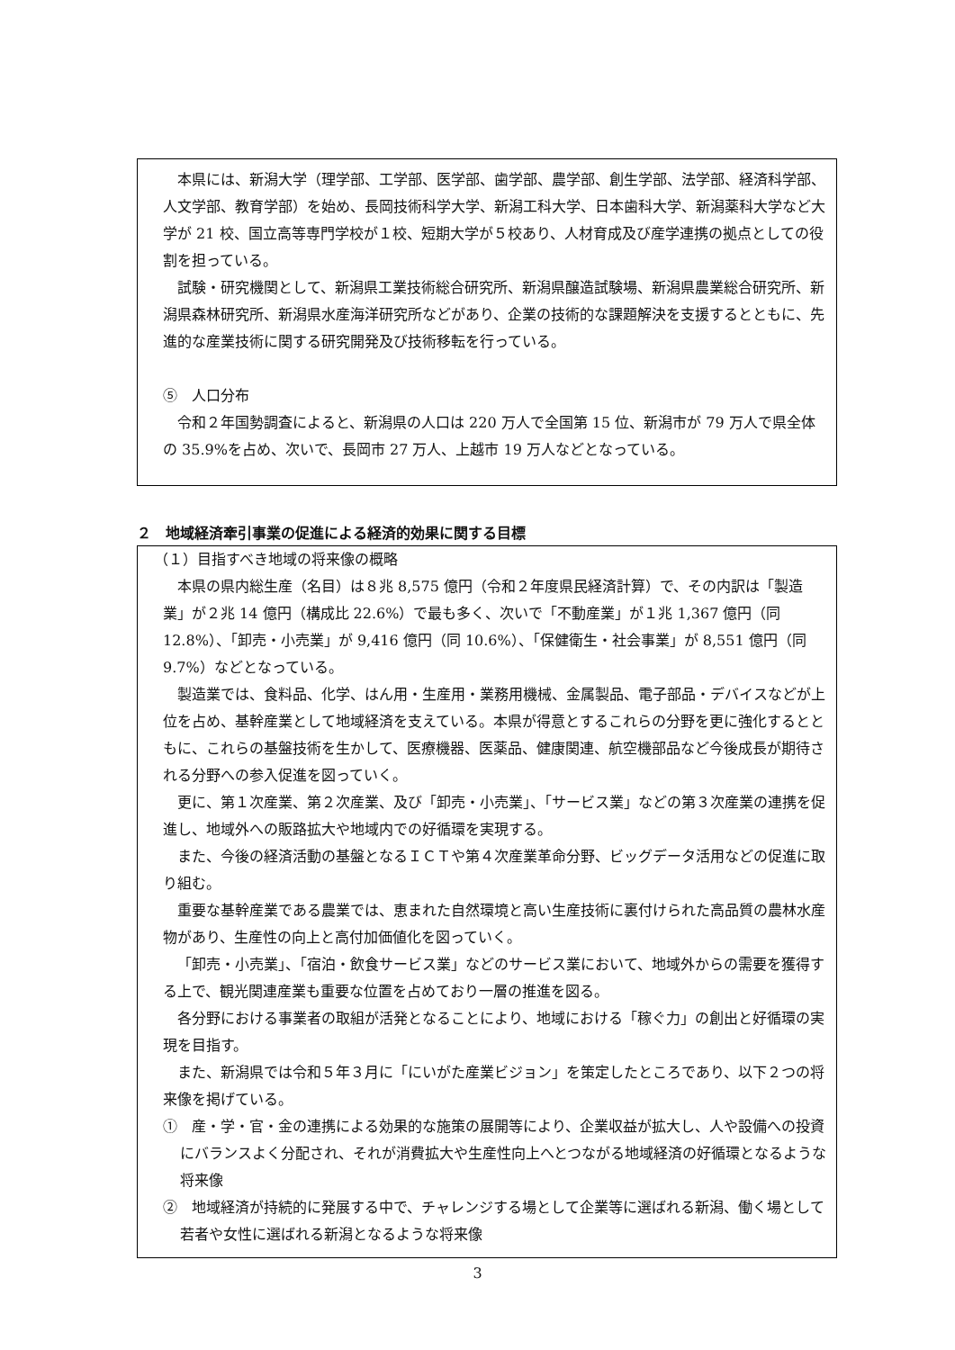本県には、新潟大学（理学部、工学部、医学部、歯学部、農学部、創生学部、法学部、経済科学部、人文学部、教育学部）を始め、長岡技術科学大学、新潟工科大学、日本歯科大学、新潟薬科大学など大学が 21 校、国立高等専門学校が１校、短期大学が５校あり、人材育成及び産学連携の拠点としての役割を担っている。
試験・研究機関として、新潟県工業技術総合研究所、新潟県醸造試験場、新潟県農業総合研究所、新潟県森林研究所、新潟県水産海洋研究所などがあり、企業の技術的な課題解決を支援するとともに、先進的な産業技術に関する研究開発及び技術移転を行っている。
⑤　人口分布
令和２年国勢調査によると、新潟県の人口は 220 万人で全国第 15 位、新潟市が 79 万人で県全体の 35.9%を占め、次いで、長岡市 27 万人、上越市 19 万人などとなっている。
２　地域経済牽引事業の促進による経済的効果に関する目標
（１）目指すべき地域の将来像の概略
本県の県内総生産（名目）は８兆 8,575 億円（令和２年度県民経済計算）で、その内訳は「製造業」が２兆 14 億円（構成比 22.6%）で最も多く、次いで「不動産業」が１兆 1,367 億円（同 12.8%）、「卸売・小売業」が 9,416 億円（同 10.6%）、「保健衛生・社会事業」が 8,551 億円（同 9.7%）などとなっている。
製造業では、食料品、化学、はん用・生産用・業務用機械、金属製品、電子部品・デバイスなどが上位を占め、基幹産業として地域経済を支えている。本県が得意とするこれらの分野を更に強化するとともに、これらの基盤技術を生かして、医療機器、医薬品、健康関連、航空機部品など今後成長が期待される分野への参入促進を図っていく。
更に、第１次産業、第２次産業、及び「卸売・小売業」、「サービス業」などの第３次産業の連携を促進し、地域外への販路拡大や地域内での好循環を実現する。
また、今後の経済活動の基盤となるＩＣＴや第４次産業革命分野、ビッグデータ活用などの促進に取り組む。
重要な基幹産業である農業では、恵まれた自然環境と高い生産技術に裏付けられた高品質の農林水産物があり、生産性の向上と高付加価値化を図っていく。
「卸売・小売業」、「宿泊・飲食サービス業」などのサービス業において、地域外からの需要を獲得する上で、観光関連産業も重要な位置を占めており一層の推進を図る。
各分野における事業者の取組が活発となることにより、地域における「稼ぐ力」の創出と好循環の実現を目指す。
また、新潟県では令和５年３月に「にいがた産業ビジョン」を策定したところであり、以下２つの将来像を掲げている。
①　産・学・官・金の連携による効果的な施策の展開等により、企業収益が拡大し、人や設備への投資にバランスよく分配され、それが消費拡大や生産性向上へとつながる地域経済の好循環となるような将来像
②　地域経済が持続的に発展する中で、チャレンジする場として企業等に選ばれる新潟、働く場として若者や女性に選ばれる新潟となるような将来像
3